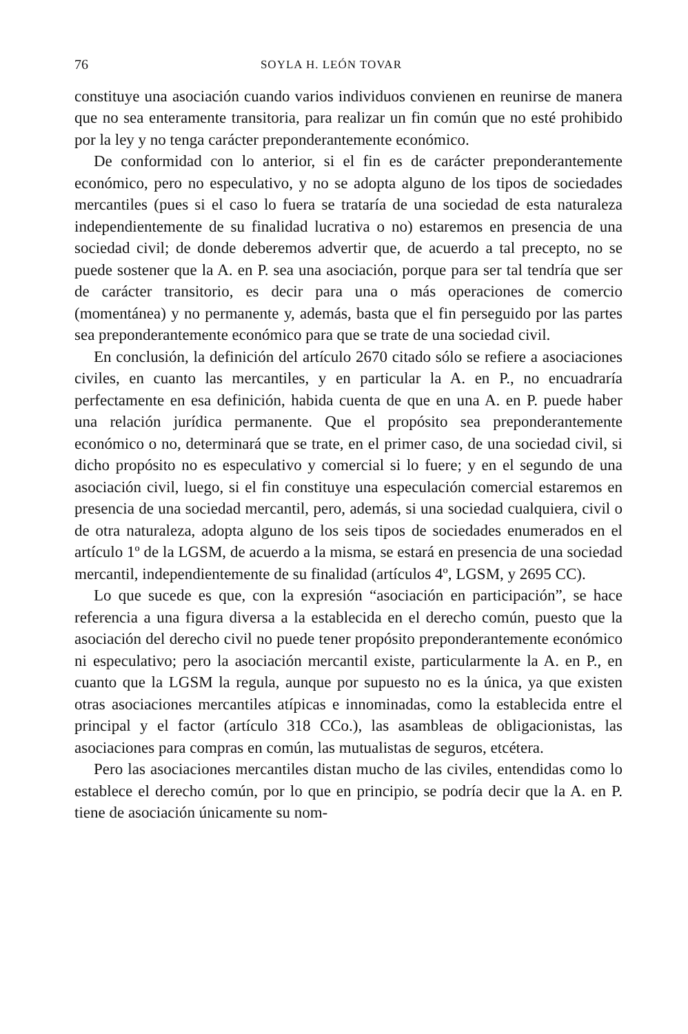76 SOYLA H. LEÓN TOVAR
constituye una asociación cuando varios individuos convienen en reunirse de manera que no sea enteramente transitoria, para realizar un fin común que no esté prohibido por la ley y no tenga carácter preponderantemente económico.
De conformidad con lo anterior, si el fin es de carácter preponderantemente económico, pero no especulativo, y no se adopta alguno de los tipos de sociedades mercantiles (pues si el caso lo fuera se trataría de una sociedad de esta naturaleza independientemente de su finalidad lucrativa o no) estaremos en presencia de una sociedad civil; de donde deberemos advertir que, de acuerdo a tal precepto, no se puede sostener que la A. en P. sea una asociación, porque para ser tal tendría que ser de carácter transitorio, es decir para una o más operaciones de comercio (momentánea) y no permanente y, además, basta que el fin perseguido por las partes sea preponderantemente económico para que se trate de una sociedad civil.
En conclusión, la definición del artículo 2670 citado sólo se refiere a asociaciones civiles, en cuanto las mercantiles, y en particular la A. en P., no encuadraría perfectamente en esa definición, habida cuenta de que en una A. en P. puede haber una relación jurídica permanente. Que el propósito sea preponderantemente económico o no, determinará que se trate, en el primer caso, de una sociedad civil, si dicho propósito no es especulativo y comercial si lo fuere; y en el segundo de una asociación civil, luego, si el fin constituye una especulación comercial estaremos en presencia de una sociedad mercantil, pero, además, si una sociedad cualquiera, civil o de otra naturaleza, adopta alguno de los seis tipos de sociedades enumerados en el artículo 1º de la LGSM, de acuerdo a la misma, se estará en presencia de una sociedad mercantil, independientemente de su finalidad (artículos 4º, LGSM, y 2695 CC).
Lo que sucede es que, con la expresión “asociación en participación”, se hace referencia a una figura diversa a la establecida en el derecho común, puesto que la asociación del derecho civil no puede tener propósito preponderantemente económico ni especulativo; pero la asociación mercantil existe, particularmente la A. en P., en cuanto que la LGSM la regula, aunque por supuesto no es la única, ya que existen otras asociaciones mercantiles atípicas e innominadas, como la establecida entre el principal y el factor (artículo 318 CCo.), las asambleas de obligacionistas, las asociaciones para compras en común, las mutualistas de seguros, etcétera.
Pero las asociaciones mercantiles distan mucho de las civiles, entendidas como lo establece el derecho común, por lo que en principio, se podría decir que la A. en P. tiene de asociación únicamente su nom-